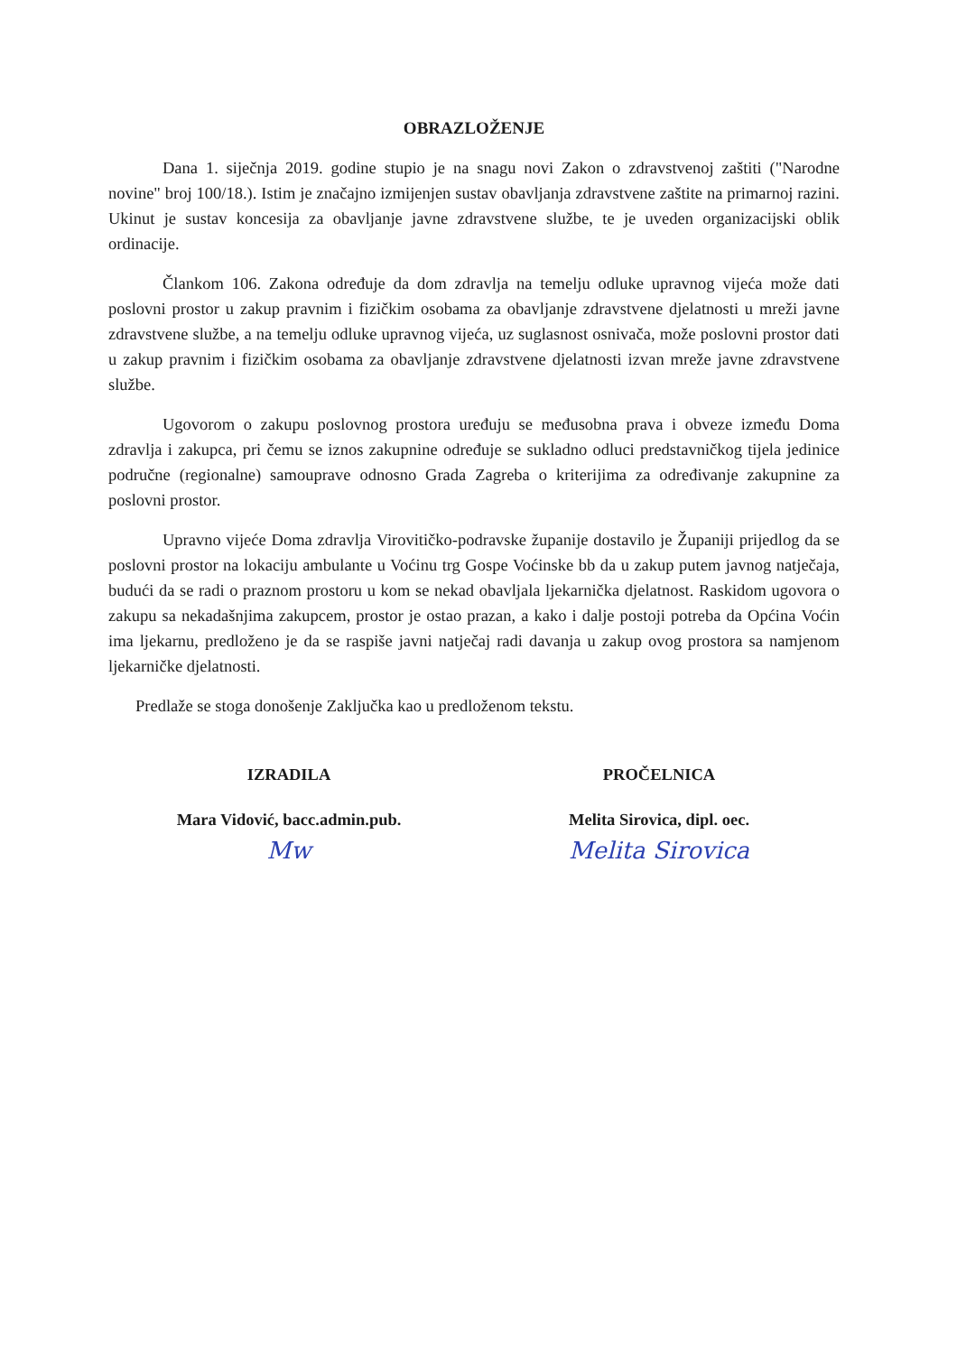OBRAZLOŽENJE
Dana 1. siječnja 2019. godine stupio je na snagu novi Zakon o zdravstvenoj zaštiti ("Narodne novine" broj 100/18.). Istim je značajno izmijenjen sustav obavljanja zdravstvene zaštite na primarnoj razini. Ukinut je sustav koncesija za obavljanje javne zdravstvene službe, te je uveden organizacijski oblik ordinacije.
Člankom 106. Zakona određuje da dom zdravlja na temelju odluke upravnog vijeća može dati poslovni prostor u zakup pravnim i fizičkim osobama za obavljanje zdravstvene djelatnosti u mreži javne zdravstvene službe, a na temelju odluke upravnog vijeća, uz suglasnost osnivača, može poslovni prostor dati u zakup pravnim i fizičkim osobama za obavljanje zdravstvene djelatnosti izvan mreže javne zdravstvene službe.
Ugovorom o zakupu poslovnog prostora uređuju se međusobna prava i obveze između Doma zdravlja i zakupca, pri čemu se iznos zakupnine određuje se sukladno odluci predstavničkog tijela jedinice područne (regionalne) samouprave odnosno Grada Zagreba o kriterijima za određivanje zakupnine za poslovni prostor.
Upravno vijeće Doma zdravlja Virovitičko-podravske županije dostavilo je Županiji prijedlog da se poslovni prostor na lokaciju ambulante u Voćinu trg Gospe Voćinske bb da u zakup putem javnog natječaja, budući da se radi o praznom prostoru u kom se nekad obavljala ljekarnička djelatnost. Raskidom ugovora o zakupu sa nekadašnjima zakupcem, prostor je ostao prazan, a kako i dalje postoji potreba da Općina Voćin ima ljekarnu, predloženo je da se raspiše javni natječaj radi davanja u zakup ovog prostora sa namjenom ljekarničke djelatnosti.
Predlaže se stoga donošenje Zaključka kao u predloženom tekstu.
IZRADILA
Mara Vidović, bacc.admin.pub.
Mw
PROČELNICA
Melita Sirovica, dipl. oec.
Melita Sirovica